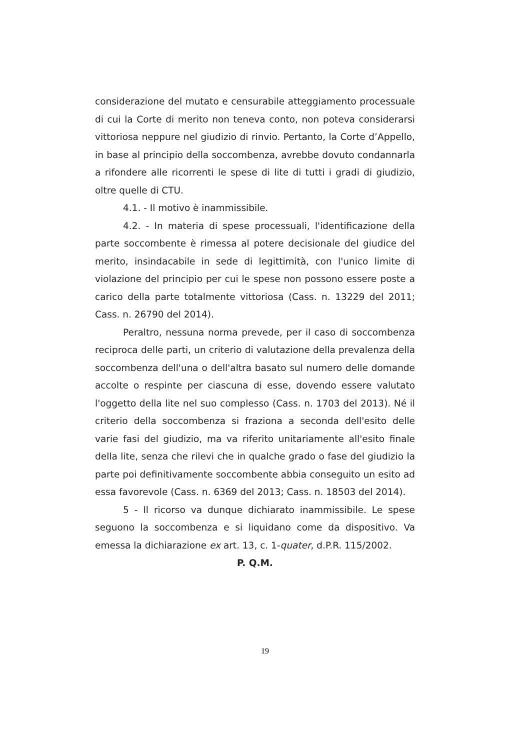considerazione del mutato e censurabile atteggiamento processuale di cui la Corte di merito non teneva conto, non poteva considerarsi vittoriosa neppure nel giudizio di rinvio. Pertanto, la Corte d’Appello, in base al principio della soccombenza, avrebbe dovuto condannarla a rifondere alle ricorrenti le spese di lite di tutti i gradi di giudizio, oltre quelle di CTU.
4.1. - Il motivo è inammissibile.
4.2. - In materia di spese processuali, l'identificazione della parte soccombente è rimessa al potere decisionale del giudice del merito, insindacabile in sede di legittimità, con l'unico limite di violazione del principio per cui le spese non possono essere poste a carico della parte totalmente vittoriosa (Cass. n. 13229 del 2011; Cass. n. 26790 del 2014).
Peraltro, nessuna norma prevede, per il caso di soccombenza reciproca delle parti, un criterio di valutazione della prevalenza della soccombenza dell'una o dell'altra basato sul numero delle domande accolte o respinte per ciascuna di esse, dovendo essere valutato l'oggetto della lite nel suo complesso (Cass. n. 1703 del 2013). Né il criterio della soccombenza si fraziona a seconda dell'esito delle varie fasi del giudizio, ma va riferito unitariamente all'esito finale della lite, senza che rilevi che in qualche grado o fase del giudizio la parte poi definitivamente soccombente abbia conseguito un esito ad essa favorevole (Cass. n. 6369 del 2013; Cass. n. 18503 del 2014).
5 - Il ricorso va dunque dichiarato inammissibile. Le spese seguono la soccombenza e si liquidano come da dispositivo. Va emessa la dichiarazione ex art. 13, c. 1-quater, d.P.R. 115/2002.
P. Q.M.
19